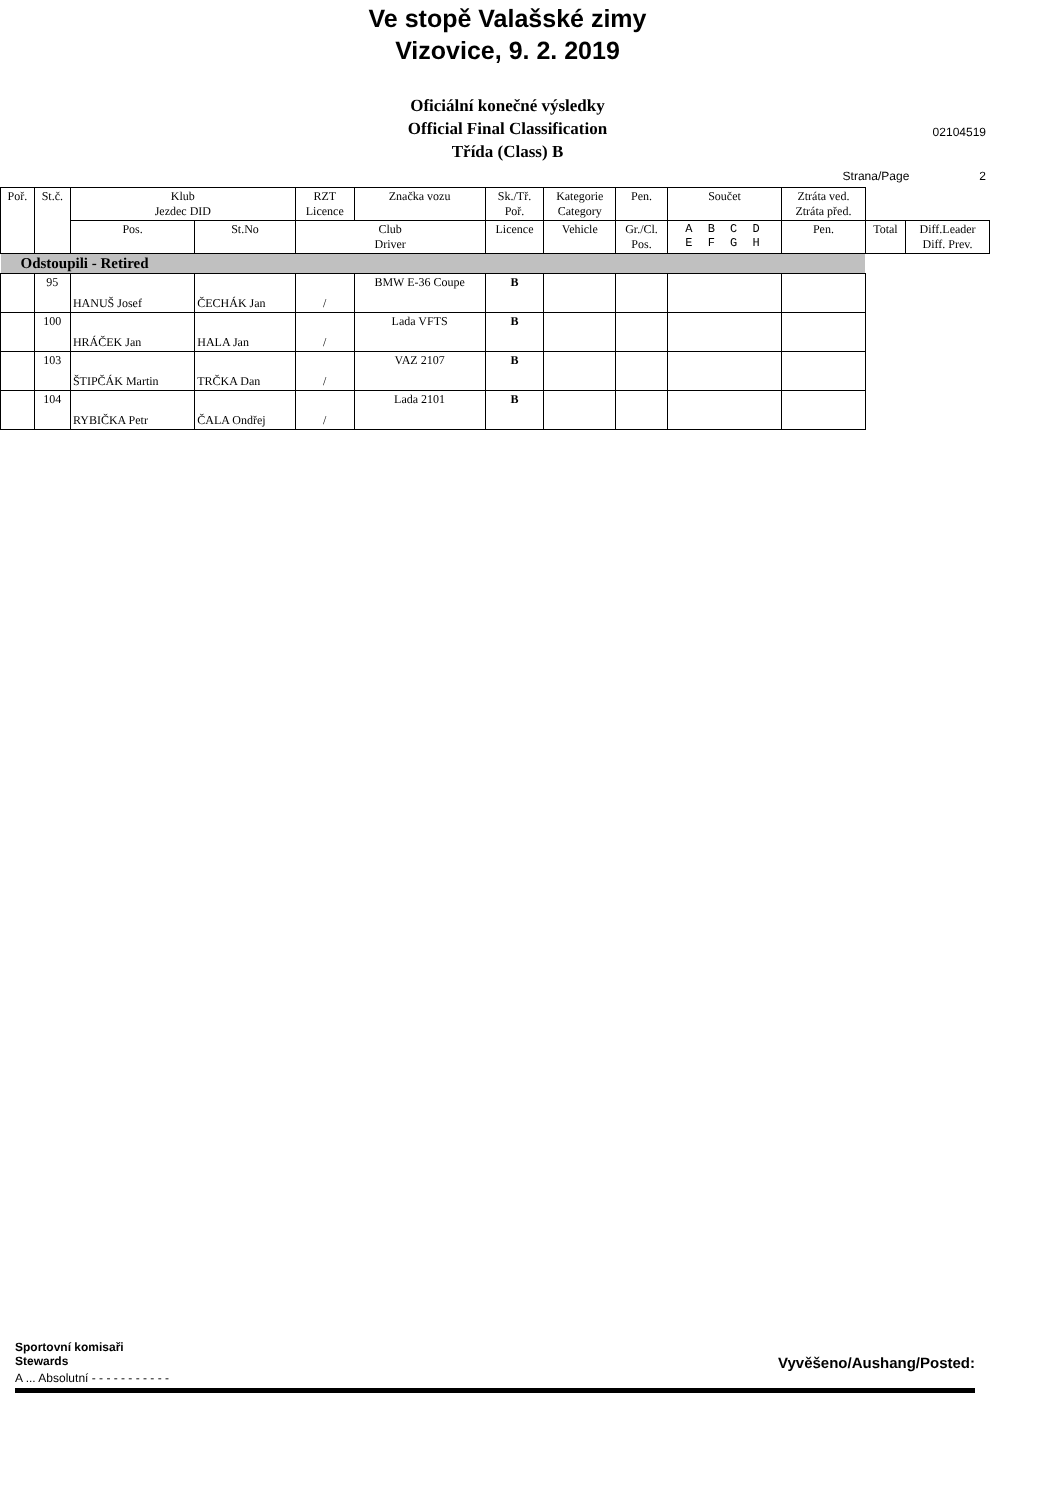Ve stopě Valašské zimy
Vizovice, 9. 2. 2019
Oficiální konečné výsledky
Official Final Classification
Třída (Class) B
02104519
Strana/Page 2
| Poř. | St.č. | Klub Jezdec DID | | RZT Licence | Značka vozu | Sk./Tř. Poř. | Kategorie Category | Pen. | Součet | Ztráta ved. Ztráta před. | | |
| --- | --- | --- | --- | --- | --- | --- | --- | --- | --- | --- | --- | --- |
| | | Pos. | St.No | Club Driver | | Licence | Vehicle | Gr./Cl. Pos. | A B C D E F G H | Pen. | Total | Diff.Leader Diff. Prev. |
| Odstoupili - Retired | | | | | | | | | | | | |
| | 95 | HANUŠ Josef | ČECHÁK Jan | / | BMW E-36 Coupe | B | | | | | | |
| | 100 | HRÁČEK Jan | HALA Jan | / | Lada VFTS | B | | | | | | |
| | 103 | ŠTIPČÁK Martin | TRČKA Dan | / | VAZ 2107 | B | | | | | | |
| | 104 | RYBIČKA Petr | ČALA Ondřej | / | Lada 2101 | B | | | | | | |
Sportovní komisaři
Stewards Vyvěšeno/Aushang/Posted:
A ... Absolutní - - - - - - - - - - -